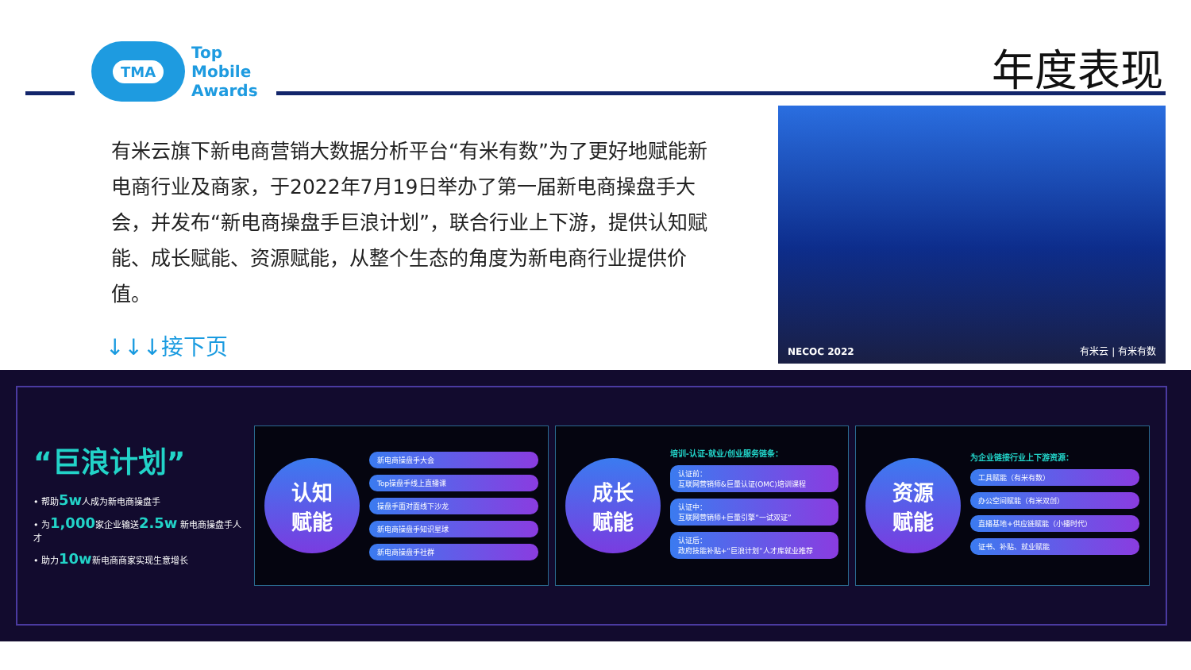TMA
Top
Mobile
Awards
年度表现
有米云旗下新电商营销大数据分析平台“有米有数”为了更好地赋能新电商行业及商家，于2022年7月19日举办了第一届新电商操盘手大会，并发布“新电商操盘手巨浪计划”，联合行业上下游，提供认知赋能、成长赋能、资源赋能，从整个生态的角度为新电商行业提供价值。
↓↓↓接下页
NECOC 2022 有米云 | 有米有数
“巨浪计划”
• 帮助5w人成为新电商操盘手
• 为1,000家企业输送2.5w 新电商操盘手人才
• 助力10w新电商商家实现生意增长
认知
赋能
新电商操盘手大会
Top操盘手线上直播课
操盘手面对面线下沙龙
新电商操盘手知识星球
新电商操盘手社群
成长
赋能
培训-认证-就业/创业服务链条：
认证前：
互联网营销师&巨量认证(OMC)培训课程
认证中：
互联网营销师+巨量引擎“一试双证”
认证后：
政府技能补贴+“巨浪计划”人才库就业推荐
资源
赋能
为企业链接行业上下游资源：
工具赋能（有米有数）
办公空间赋能（有米双创）
直播基地+供应链赋能（小播时代）
证书、补贴、就业赋能